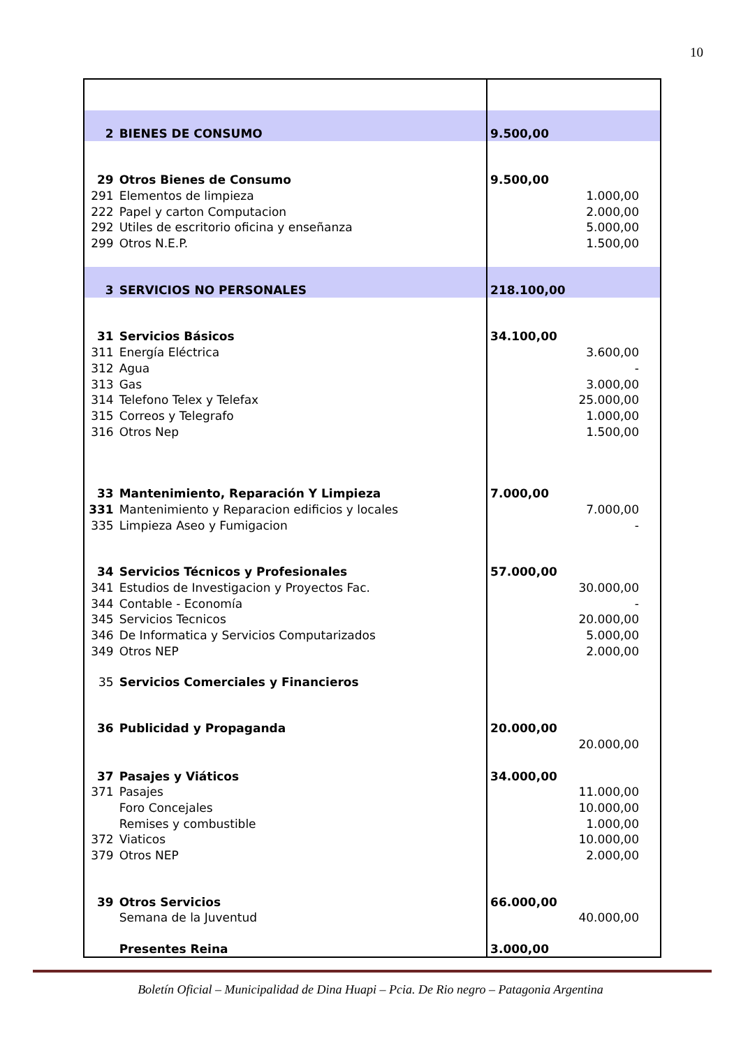10
| 2 | BIENES DE CONSUMO | 9.500,00 | |
| 29 | Otros Bienes de Consumo | 9.500,00 | |
| 291 | Elementos de limpieza | | 1.000,00 |
| 222 | Papel y carton Computacion | | 2.000,00 |
| 292 | Utiles de escritorio oficina y enseñanza | | 5.000,00 |
| 299 | Otros N.E.P. | | 1.500,00 |
| 3 | SERVICIOS NO PERSONALES | 218.100,00 | |
| 31 | Servicios Básicos | 34.100,00 | |
| 311 | Energía Eléctrica | | 3.600,00 |
| 312 | Agua | | - |
| 313 | Gas | | 3.000,00 |
| 314 | Telefono Telex y Telefax | | 25.000,00 |
| 315 | Correos y Telegrafo | | 1.000,00 |
| 316 | Otros Nep | | 1.500,00 |
| 33 | Mantenimiento, Reparación Y Limpieza | 7.000,00 | |
| 331 | Mantenimiento y Reparacion edificios y locales | | 7.000,00 |
| 335 | Limpieza Aseo y Fumigacion | | - |
| 34 | Servicios Técnicos y Profesionales | 57.000,00 | |
| 341 | Estudios de Investigacion y Proyectos Fac. | | 30.000,00 |
| 344 | Contable - Economía | | - |
| 345 | Servicios Tecnicos | | 20.000,00 |
| 346 | De Informatica y Servicios Computarizados | | 5.000,00 |
| 349 | Otros NEP | | 2.000,00 |
| 35 | Servicios Comerciales y Financieros | | |
| 36 | Publicidad y Propaganda | 20.000,00 | |
| | | | 20.000,00 |
| 37 | Pasajes y Viáticos | 34.000,00 | |
| 371 | Pasajes | | 11.000,00 |
| | Foro Concejales | | 10.000,00 |
| | Remises y combustible | | 1.000,00 |
| 372 | Viaticos | | 10.000,00 |
| 379 | Otros NEP | | 2.000,00 |
| 39 | Otros Servicios | 66.000,00 | |
| | Semana de la Juventud | | 40.000,00 |
| | Presentes Reina | 3.000,00 | |
Boletín Oficial – Municipalidad de Dina Huapi – Pcia. De Rio negro – Patagonia Argentina